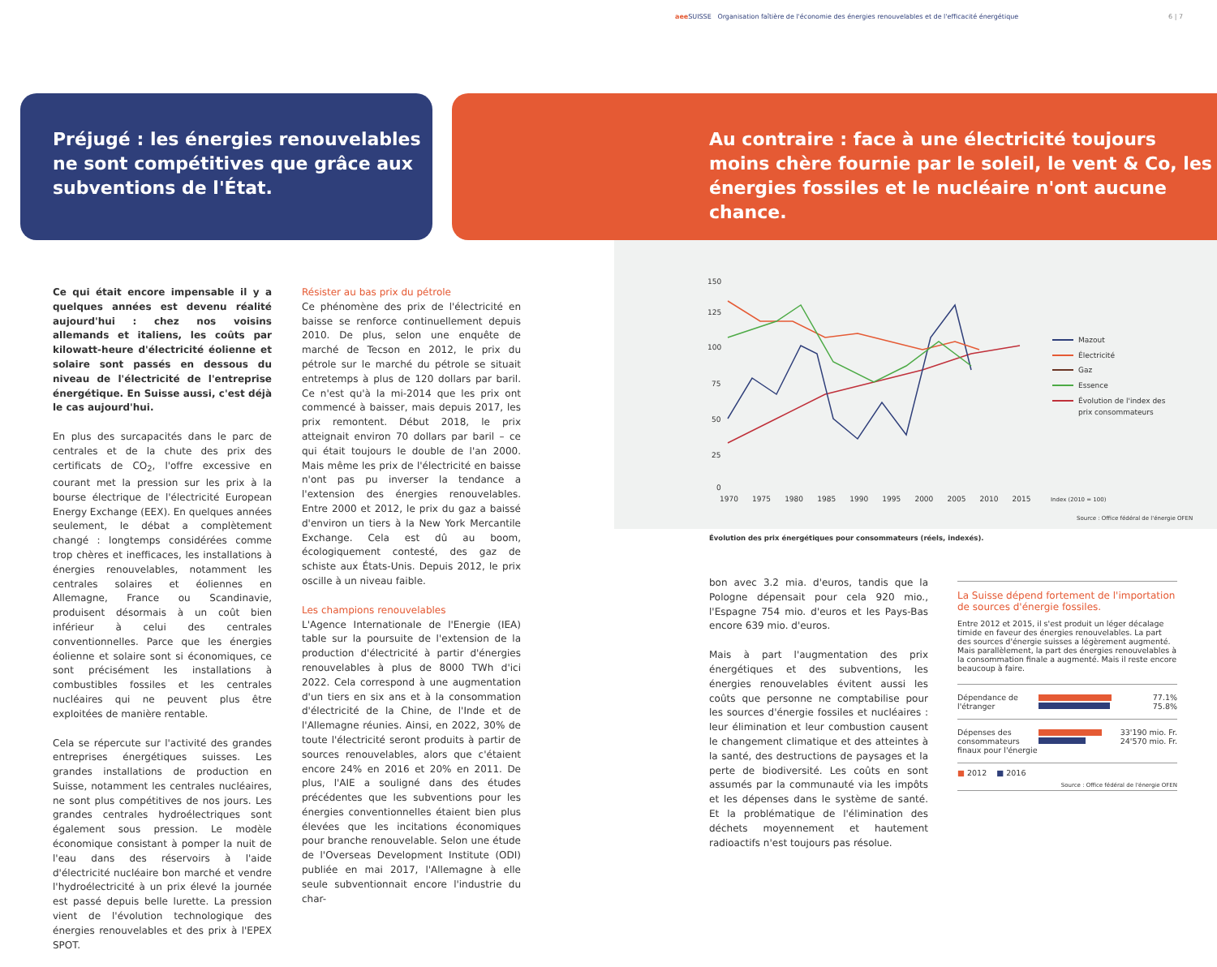aee SUISSE Organisation faîtière de l'économie des énergies renouvelables et de l'efficacité énergétique
6 | 7
Préjugé : les énergies renouvelables ne sont compétitives que grâce aux subventions de l'État.
Au contraire : face à une électricité toujours moins chère fournie par le soleil, le vent & Co, les énergies fossiles et le nucléaire n'ont aucune chance.
Ce qui était encore impensable il y a quelques années est devenu réalité aujourd'hui : chez nos voisins allemands et italiens, les coûts par kilowatt-heure d'électricité éolienne et solaire sont passés en dessous du niveau de l'électricité de l'entreprise énergétique. En Suisse aussi, c'est déjà le cas aujourd'hui.
En plus des surcapacités dans le parc de centrales et de la chute des prix des certificats de CO<sub>2</sub>, l'offre excessive en courant met la pression sur les prix à la bourse électrique de l'électricité European Energy Exchange (EEX). En quelques années seulement, le débat a complètement changé : longtemps considérées comme trop chères et inefficaces, les installations à énergies renouvelables, notamment les centrales solaires et éoliennes en Allemagne, France ou Scandinavie, produisent désormais à un coût bien inférieur à celui des centrales conventionnelles. Parce que les énergies éolienne et solaire sont si économiques, ce sont précisément les installations à combustibles fossiles et les centrales nucléaires qui ne peuvent plus être exploitées de manière rentable.
Cela se répercute sur l'activité des grandes entreprises énergétiques suisses. Les grandes installations de production en Suisse, notamment les centrales nucléaires, ne sont plus compétitives de nos jours. Les grandes centrales hydroélectriques sont également sous pression. Le modèle économique consistant à pomper la nuit de l'eau dans des réservoirs à l'aide d'électricité nucléaire bon marché et vendre l'hydroélectricité à un prix élevé la journée est passé depuis belle lurette. La pression vient de l'évolution technologique des énergies renouvelables et des prix à l'EPEX SPOT.
Résister au bas prix du pétrole
Ce phénomène des prix de l'électricité en baisse se renforce continuellement depuis 2010. De plus, selon une enquête de marché de Tecson en 2012, le prix du pétrole sur le marché du pétrole se situait entretemps à plus de 120 dollars par baril. Ce n'est qu'à la mi-2014 que les prix ont commencé à baisser, mais depuis 2017, les prix remontent. Début 2018, le prix atteignait environ 70 dollars par baril – ce qui était toujours le double de l'an 2000. Mais même les prix de l'électricité en baisse n'ont pas pu inverser la tendance a l'extension des énergies renouvelables. Entre 2000 et 2012, le prix du gaz a baissé d'environ un tiers à la New York Mercantile Exchange. Cela est dû au boom, écologiquement contesté, des gaz de schiste aux États-Unis. Depuis 2012, le prix oscille à un niveau faible.
Les champions renouvelables
L'Agence Internationale de l'Energie (IEA) table sur la poursuite de l'extension de la production d'électricité à partir d'énergies renouvelables à plus de 8000 TWh d'ici 2022. Cela correspond à une augmentation d'un tiers en six ans et à la consommation d'électricité de la Chine, de l'Inde et de l'Allemagne réunies. Ainsi, en 2022, 30% de toute l'électricité seront produits à partir de sources renouvelables, alors que c'étaient encore 24% en 2016 et 20% en 2011. De plus, l'AIE a souligné dans des études précédentes que les subventions pour les énergies conventionnelles étaient bien plus élevées que les incitations économiques pour branche renouvelable. Selon une étude de l'Overseas Development Institute (ODI) publiée en mai 2017, l'Allemagne à elle seule subventionnait encore l'industrie du char-
150
125
100
75
50
25
0
1970 1975 1980 1985 1990 1995 2000 2005 2010 2015
Index (2010 = 100)
Source : Office fédéral de l'énergie OFEN
Mazout
Électricité
Gaz
Essence
Évolution de l'index des
prix consommateurs
Évolution des prix énergétiques pour consommateurs (réels, indexés).
bon avec 3.2 mia. d'euros, tandis que la Pologne dépensait pour cela 920 mio., l'Espagne 754 mio. d'euros et les Pays-Bas encore 639 mio. d'euros.
Mais à part l'augmentation des prix énergétiques et des subventions, les énergies renouvelables évitent aussi les coûts que personne ne comptabilise pour les sources d'énergie fossiles et nucléaires : leur élimination et leur combustion causent le changement climatique et des atteintes à la santé, des destructions de paysages et la perte de biodiversité. Les coûts en sont assumés par la communauté via les impôts et les dépenses dans le système de santé. Et la problématique de l'élimination des déchets moyennement et hautement radioactifs n'est toujours pas résolue.
La Suisse dépend fortement de l'importation de sources d'énergie fossiles.
Entre 2012 et 2015, il s'est produit un léger décalage timide en faveur des énergies renouvelables. La part des sources d'énergie suisses a légèrement augmenté. Mais parallèlement, la part des énergies renouvelables à la consommation finale a augmenté. Mais il reste encore beaucoup à faire.
Dépendance de l'étranger
77.1%
75.8%
Dépenses des consommateurs finaux pour l'énergie
33'190 mio. Fr.
24'570 mio. Fr.
■ 2012 ■ 2016
Source : Office fédéral de l'énergie OFEN